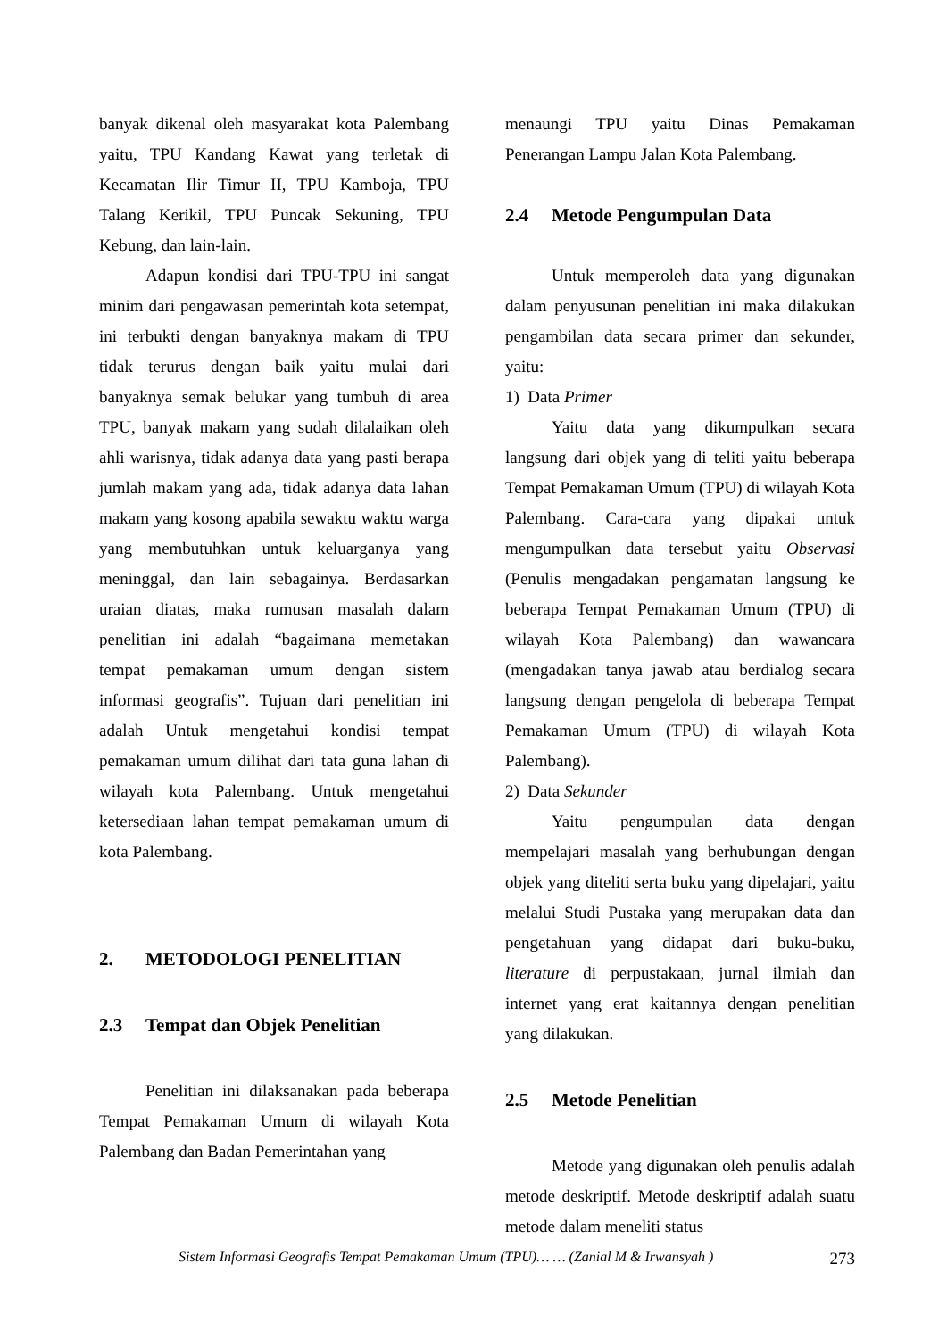banyak dikenal oleh masyarakat kota Palembang yaitu, TPU Kandang Kawat yang terletak di Kecamatan Ilir Timur II, TPU Kamboja, TPU Talang Kerikil, TPU Puncak Sekuning, TPU Kebung, dan lain-lain.
Adapun kondisi dari TPU-TPU ini sangat minim dari pengawasan pemerintah kota setempat, ini terbukti dengan banyaknya makam di TPU tidak terurus dengan baik yaitu mulai dari banyaknya semak belukar yang tumbuh di area TPU, banyak makam yang sudah dilalaikan oleh ahli warisnya, tidak adanya data yang pasti berapa jumlah makam yang ada, tidak adanya data lahan makam yang kosong apabila sewaktu waktu warga yang membutuhkan untuk keluarganya yang meninggal, dan lain sebagainya. Berdasarkan uraian diatas, maka rumusan masalah dalam penelitian ini adalah “bagaimana memetakan tempat pemakaman umum dengan sistem informasi geografis”. Tujuan dari penelitian ini adalah Untuk mengetahui kondisi tempat pemakaman umum dilihat dari tata guna lahan di wilayah kota Palembang. Untuk mengetahui ketersediaan lahan tempat pemakaman umum di kota Palembang.
2. METODOLOGI PENELITIAN
2.3 Tempat dan Objek Penelitian
Penelitian ini dilaksanakan pada beberapa Tempat Pemakaman Umum di wilayah Kota Palembang dan Badan Pemerintahan yang
menaungi TPU yaitu Dinas Pemakaman Penerangan Lampu Jalan Kota Palembang.
2.4 Metode Pengumpulan Data
Untuk memperoleh data yang digunakan dalam penyusunan penelitian ini maka dilakukan pengambilan data secara primer dan sekunder, yaitu:
1) Data Primer
Yaitu data yang dikumpulkan secara langsung dari objek yang di teliti yaitu beberapa Tempat Pemakaman Umum (TPU) di wilayah Kota Palembang. Cara-cara yang dipakai untuk mengumpulkan data tersebut yaitu Observasi (Penulis mengadakan pengamatan langsung ke beberapa Tempat Pemakaman Umum (TPU) di wilayah Kota Palembang) dan wawancara (mengadakan tanya jawab atau berdialog secara langsung dengan pengelola di beberapa Tempat Pemakaman Umum (TPU) di wilayah Kota Palembang).
2) Data Sekunder
Yaitu pengumpulan data dengan mempelajari masalah yang berhubungan dengan objek yang diteliti serta buku yang dipelajari, yaitu melalui Studi Pustaka yang merupakan data dan pengetahuan yang didapat dari buku-buku, literature di perpustakaan, jurnal ilmiah dan internet yang erat kaitannya dengan penelitian yang dilakukan.
2.5 Metode Penelitian
Metode yang digunakan oleh penulis adalah metode deskriptif. Metode deskriptif adalah suatu metode dalam meneliti status
Sistem Informasi Geografis Tempat Pemakaman Umum (TPU)… … (Zanial M & Irwansyah ) 273